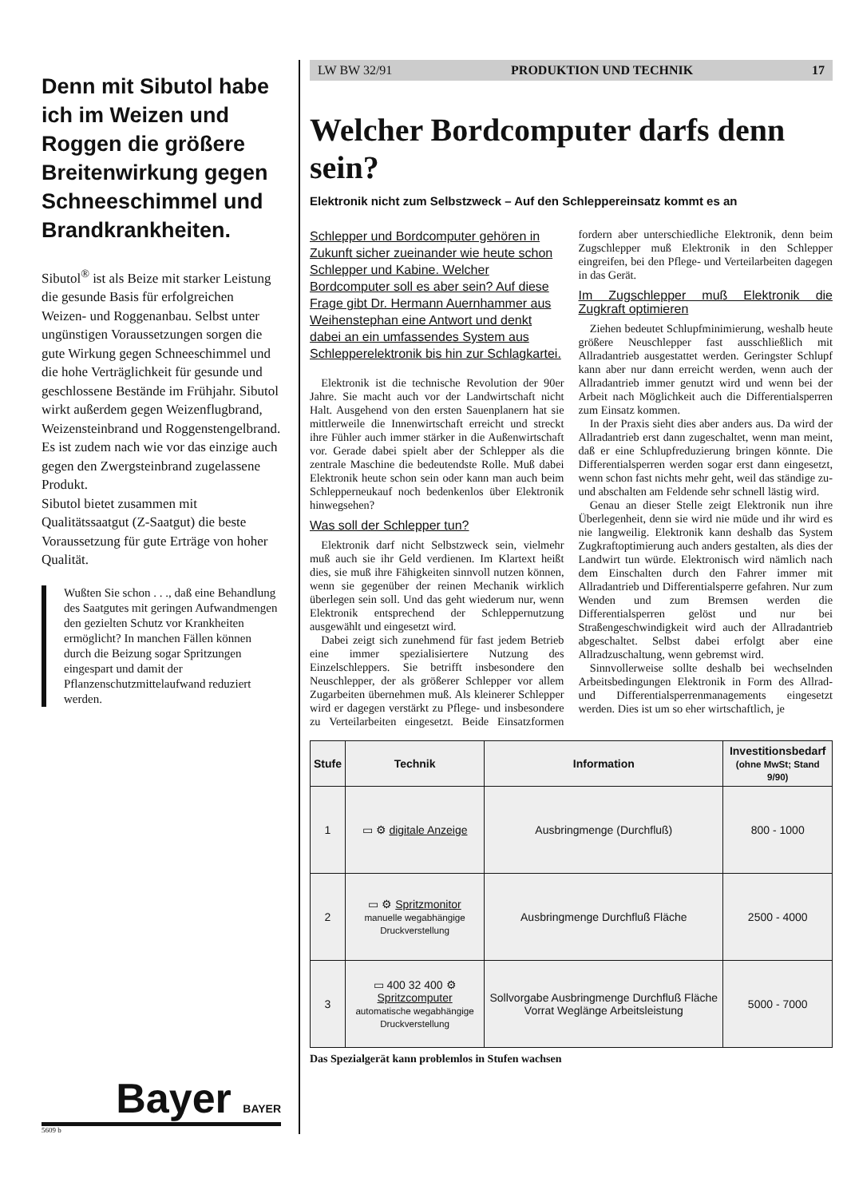Denn mit Sibutol habe ich im Weizen und Roggen die größere Breitenwirkung gegen Schneeschimmel und Brandkrankheiten.
Sibutol<sup>®</sup> ist als Beize mit starker Leistung die gesunde Basis für erfolgreichen Weizen- und Roggenanbau. Selbst unter ungünstigen Voraussetzungen sorgen die gute Wirkung gegen Schneeschimmel und die hohe Verträglichkeit für gesunde und geschlossene Bestände im Frühjahr. Sibutol wirkt außerdem gegen Weizenflugbrand, Weizensteinbrand und Roggenstengelbrand. Es ist zudem nach wie vor das einzige auch gegen den Zwergsteinbrand zugelassene Produkt.
Sibutol bietet zusammen mit Qualitätssaatgut (Z-Saatgut) die beste Voraussetzung für gute Erträge von hoher Qualität.
Wußten Sie schon . . ., daß eine Behandlung des Saatgutes mit geringen Aufwandmengen den gezielten Schutz vor Krankheiten ermöglicht? In manchen Fällen können durch die Beizung sogar Spritzungen eingespart und damit der Pflanzenschutzmittelaufwand reduziert werden.
Bayer BAYER
5609 b
LW BW 32/91 PRODUKTION UND TECHNIK 17
Welcher Bordcomputer darfs denn sein?
Elektronik nicht zum Selbstzweck – Auf den Schleppereinsatz kommt es an
Schlepper und Bordcomputer gehören in Zukunft sicher zueinander wie heute schon Schlepper und Kabine. Welcher Bordcomputer soll es aber sein? Auf diese Frage gibt Dr. Hermann Auernhammer aus Weihenstephan eine Antwort und denkt dabei an ein umfassendes System aus Schlepperelektronik bis hin zur Schlagkartei.
Elektronik ist die technische Revolution der 90er Jahre. Sie macht auch vor der Landwirtschaft nicht Halt. Ausgehend von den ersten Sauenplanern hat sie mittlerweile die Innenwirtschaft erreicht und streckt ihre Fühler auch immer stärker in die Außenwirtschaft vor. Gerade dabei spielt aber der Schlepper als die zentrale Maschine die bedeutendste Rolle. Muß dabei Elektronik heute schon sein oder kann man auch beim Schlepperneukauf noch bedenkenlos über Elektronik hinwegsehen?
Was soll der Schlepper tun?
Elektronik darf nicht Selbstzweck sein, vielmehr muß auch sie ihr Geld verdienen. Im Klartext heißt dies, sie muß ihre Fähigkeiten sinnvoll nutzen können, wenn sie gegenüber der reinen Mechanik wirklich überlegen sein soll. Und das geht wiederum nur, wenn Elektronik entsprechend der Schleppernutzung ausgewählt und eingesetzt wird.
Dabei zeigt sich zunehmend für fast jedem Betrieb eine immer spezialisiertere Nutzung des Einzelschleppers. Sie betrifft insbesondere den Neuschlepper, der als größerer Schlepper vor allem Zugarbeiten übernehmen muß. Als kleinerer Schlepper wird er dagegen verstärkt zu Pflege- und insbesondere zu Verteilarbeiten eingesetzt. Beide Einsatzformen fordern aber unterschiedliche Elektronik, denn beim Zugschlepper muß Elektronik in den Schlepper eingreifen, bei den Pflege- und Verteilarbeiten dagegen in das Gerät.
Im Zugschlepper muß Elektronik die Zugkraft optimieren
Ziehen bedeutet Schlupfminimierung, weshalb heute größere Neuschlepper fast ausschließlich mit Allradantrieb ausgestattet werden. Geringster Schlupf kann aber nur dann erreicht werden, wenn auch der Allradantrieb immer genutzt wird und wenn bei der Arbeit nach Möglichkeit auch die Differentialsperren zum Einsatz kommen.
In der Praxis sieht dies aber anders aus. Da wird der Allradantrieb erst dann zugeschaltet, wenn man meint, daß er eine Schlupfreduzierung bringen könnte. Die Differentialsperren werden sogar erst dann eingesetzt, wenn schon fast nichts mehr geht, weil das ständige zu- und abschalten am Feldende sehr schnell lästig wird.
Genau an dieser Stelle zeigt Elektronik nun ihre Überlegenheit, denn sie wird nie müde und ihr wird es nie langweilig. Elektronik kann deshalb das System Zugkraftoptimierung auch anders gestalten, als dies der Landwirt tun würde. Elektronisch wird nämlich nach dem Einschalten durch den Fahrer immer mit Allradantrieb und Differentialsperre gefahren. Nur zum Wenden und zum Bremsen werden die Differentialsperren gelöst und nur bei Straßengeschwindigkeit wird auch der Allradantrieb abgeschaltet. Selbst dabei erfolgt aber eine Allradzuschaltung, wenn gebremst wird.
Sinnvollerweise sollte deshalb bei wechselnden Arbeitsbedingungen Elektronik in Form des Allrad- und Differentialsperrenmanagements eingesetzt werden. Dies ist um so eher wirtschaftlich, je
| Stufe | Technik | Information | Investitionsbedarf (ohne MwSt; Stand 9/90) |
| --- | --- | --- | --- |
| 1 | ▭ ⚙ digitale Anzeige | Ausbringmenge (Durchfluß) | 800 - 1000 |
| 2 | ▭ ⚙ Spritzmonitor manuelle wegabhängige Druckverstellung | Ausbringmenge Durchfluß Fläche | 2500 - 4000 |
| 3 | ▭ 400 32 400 ⚙ Spritzcomputer automatische wegabhängige Druckverstellung | Sollvorgabe Ausbringmenge Durchfluß Fläche Vorrat Weglänge Arbeitsleistung | 5000 - 7000 |
Das Spezialgerät kann problemlos in Stufen wachsen